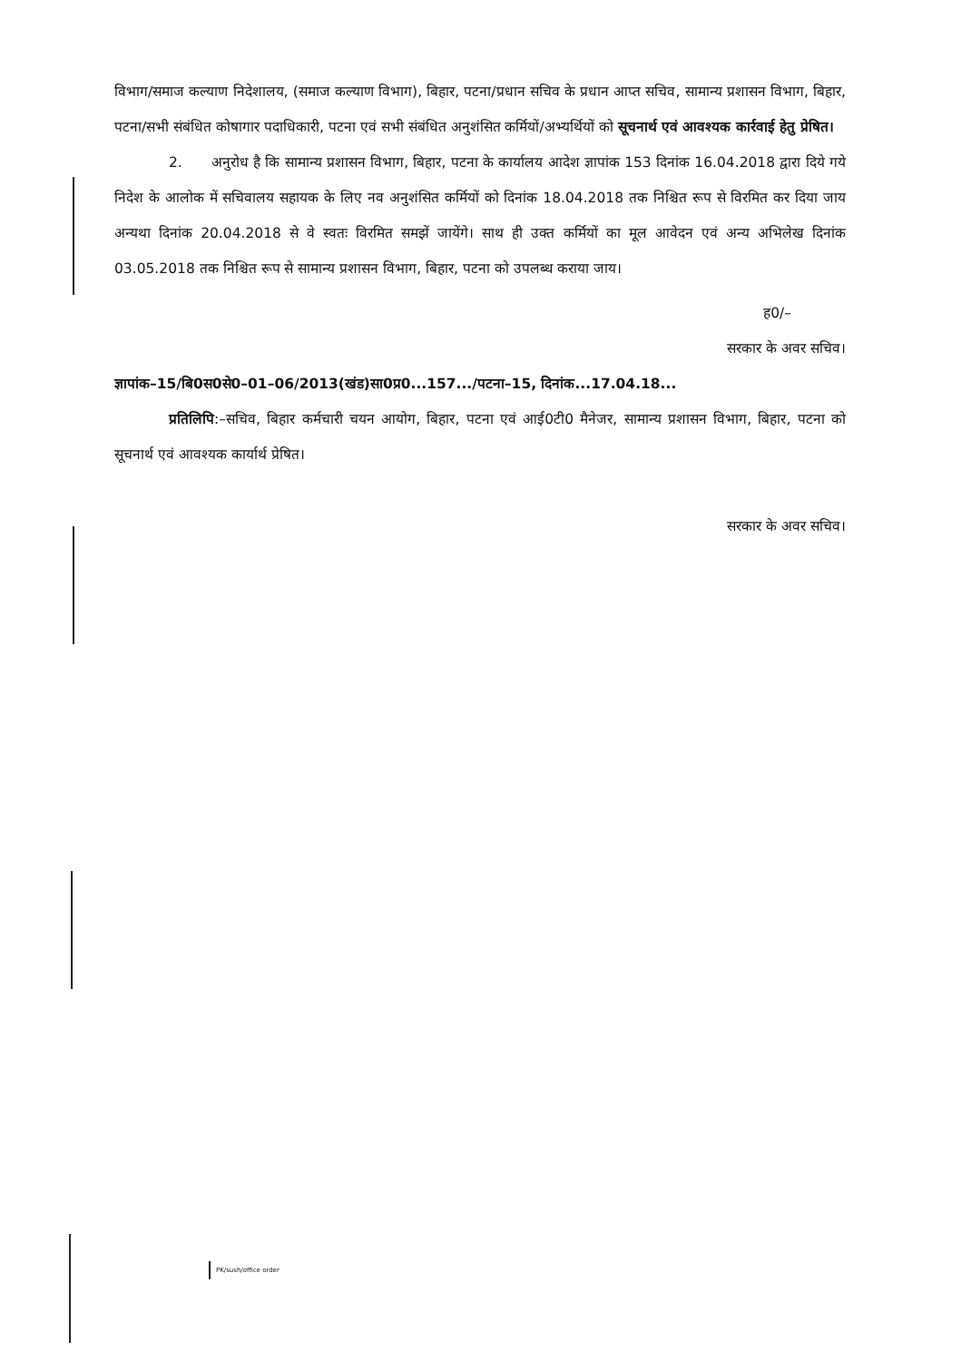विभाग/समाज कल्याण निदेशालय, (समाज कल्याण विभाग), बिहार, पटना/प्रधान सचिव के प्रधान आप्त सचिव, सामान्य प्रशासन विभाग, बिहार, पटना/सभी संबंधित कोषागार पदाधिकारी, पटना एवं सभी संबंधित अनुशंसित कर्मियों/अभ्यर्थियों को सूचनार्थ एवं आवश्यक कार्रवाई हेतु प्रेषित।
2. अनुरोध है कि सामान्य प्रशासन विभाग, बिहार, पटना के कार्यालय आदेश ज्ञापांक 153 दिनांक 16.04.2018 द्वारा दिये गये निदेश के आलोक में सचिवालय सहायक के लिए नव अनुशंसित कर्मियों को दिनांक 18.04.2018 तक निश्चित रूप से विरमित कर दिया जाय अन्यथा दिनांक 20.04.2018 से वे स्वतः विरमित समझें जायेंगे। साथ ही उक्त कर्मियों का मूल आवेदन एवं अन्य अभिलेख दिनांक 03.05.2018 तक निश्चित रूप से सामान्य प्रशासन विभाग, बिहार, पटना को उपलब्ध कराया जाय।
ह0/–
सरकार के अवर सचिव।
ज्ञापांक–15/बि0स0से0–01–06/2013(खंड)सा0प्र0...157.../पटना–15, दिनांक...17.04.18...
प्रतिलिपि:–सचिव, बिहार कर्मचारी चयन आयोग, बिहार, पटना एवं आई0टी0 मैनेजर, सामान्य प्रशासन विभाग, बिहार, पटना को सूचनार्थ एवं आवश्यक कार्यार्थ प्रेषित।
सरकार के अवर सचिव।
PK/sush/office order